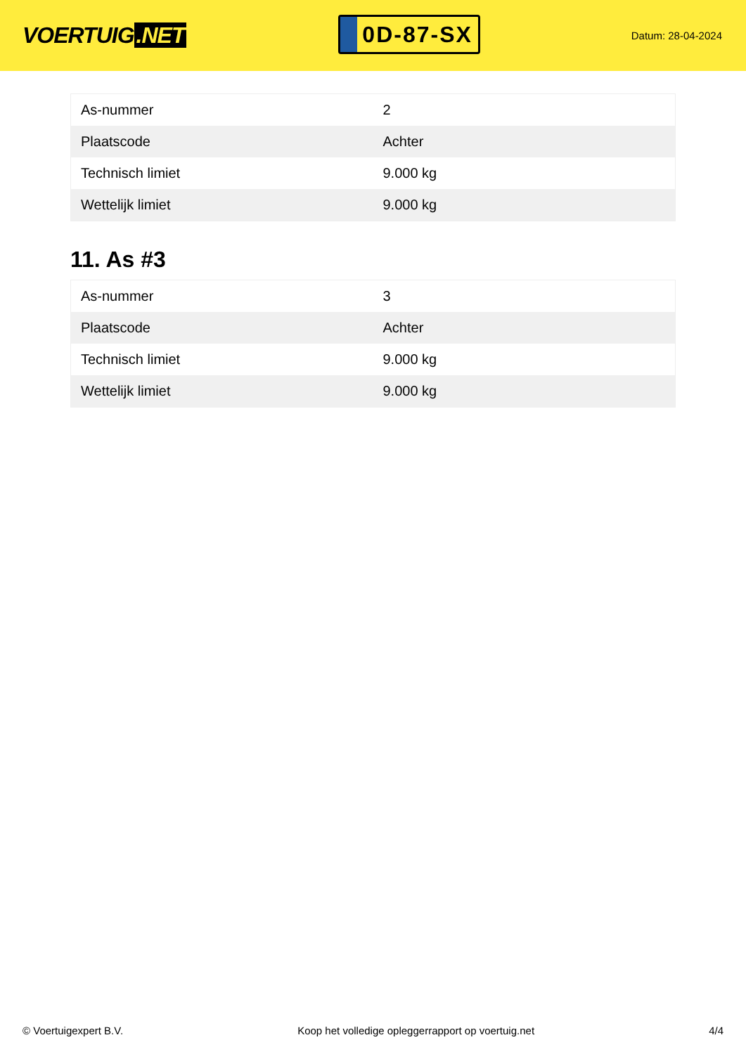VOERTUIG.NET
0D-87-SX
Datum: 28-04-2024
| As-nummer | 2 |
| Plaatscode | Achter |
| Technisch limiet | 9.000 kg |
| Wettelijk limiet | 9.000 kg |
11. As #3
| As-nummer | 3 |
| Plaatscode | Achter |
| Technisch limiet | 9.000 kg |
| Wettelijk limiet | 9.000 kg |
© Voertuigexpert B.V. Koop het volledige opleggerrapport op voertuig.net 4/4